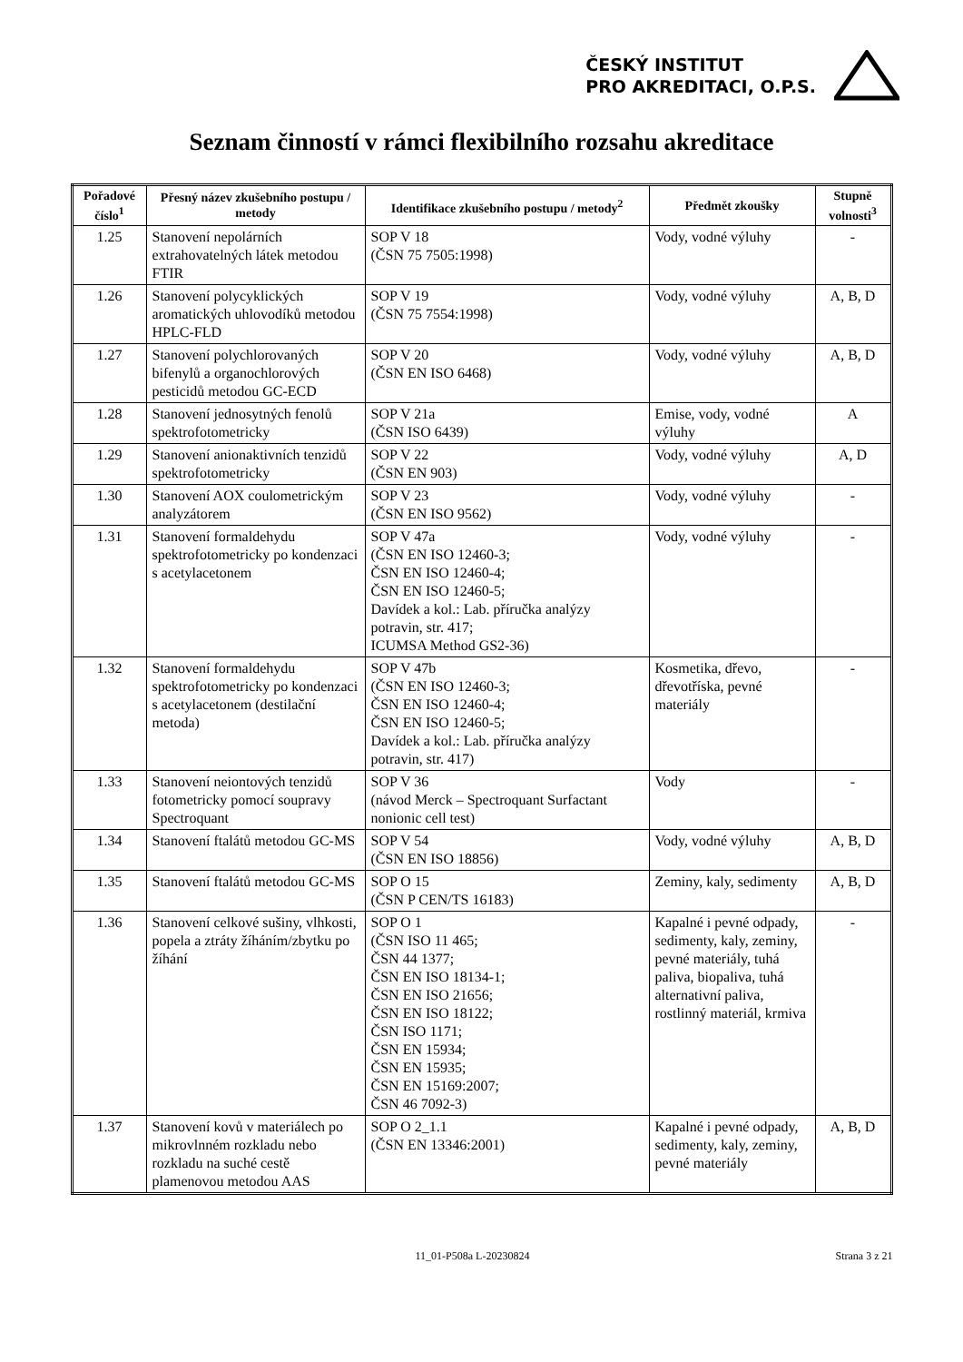ČESKÝ INSTITUT
PRO AKREDITACI, O.P.S.
Seznam činností v rámci flexibilního rozsahu akreditace
| Pořadové číslo<sup>1</sup> | Přesný název zkušebního postupu / metody | Identifikace zkušebního postupu / metody<sup>2</sup> | Předmět zkoušky | Stupně volnosti<sup>3</sup> |
| --- | --- | --- | --- | --- |
| 1.25 | Stanovení nepolárních extrahovatelných látek metodou FTIR | SOP V 18 (ČSN 75 7505:1998) | Vody, vodné výluhy | - |
| 1.26 | Stanovení polycyklických aromatických uhlovodíků metodou HPLC-FLD | SOP V 19 (ČSN 75 7554:1998) | Vody, vodné výluhy | A, B, D |
| 1.27 | Stanovení polychlorovaných bifenylů a organochlorových pesticidů metodou GC-ECD | SOP V 20 (ČSN EN ISO 6468) | Vody, vodné výluhy | A, B, D |
| 1.28 | Stanovení jednosytných fenolů spektrofotometricky | SOP V 21a (ČSN ISO 6439) | Emise, vody, vodné výluhy | A |
| 1.29 | Stanovení anionaktivních tenzidů spektrofotometricky | SOP V 22 (ČSN EN 903) | Vody, vodné výluhy | A, D |
| 1.30 | Stanovení AOX coulometrickým analyzátorem | SOP V 23 (ČSN EN ISO 9562) | Vody, vodné výluhy | - |
| 1.31 | Stanovení formaldehydu spektrofotometricky po kondenzaci s acetylacetonem | SOP V 47a (ČSN EN ISO 12460-3; ČSN EN ISO 12460-4; ČSN EN ISO 12460-5; Davídek a kol.: Lab. příručka analýzy potravin, str. 417; ICUMSA Method GS2-36) | Vody, vodné výluhy | - |
| 1.32 | Stanovení formaldehydu spektrofotometricky po kondenzaci s acetylacetonem (destilační metoda) | SOP V 47b (ČSN EN ISO 12460-3; ČSN EN ISO 12460-4; ČSN EN ISO 12460-5; Davídek a kol.: Lab. příručka analýzy potravin, str. 417) | Kosmetika, dřevo, dřevotříska, pevné materiály | - |
| 1.33 | Stanovení neiontových tenzidů fotometricky pomocí soupravy Spectroquant | SOP V 36 (návod Merck – Spectroquant Surfactant nonionic cell test) | Vody | - |
| 1.34 | Stanovení ftalátů metodou GC-MS | SOP V 54 (ČSN EN ISO 18856) | Vody, vodné výluhy | A, B, D |
| 1.35 | Stanovení ftalátů metodou GC-MS | SOP O 15 (ČSN P CEN/TS 16183) | Zeminy, kaly, sedimenty | A, B, D |
| 1.36 | Stanovení celkové sušiny, vlhkosti, popela a ztráty žíháním/zbytku po žíhání | SOP O 1 (ČSN ISO 11 465; ČSN 44 1377; ČSN EN ISO 18134-1; ČSN EN ISO 21656; ČSN EN ISO 18122; ČSN ISO 1171; ČSN EN 15934; ČSN EN 15935; ČSN EN 15169:2007; ČSN 46 7092-3) | Kapalné i pevné odpady, sedimenty, kaly, zeminy, pevné materiály, tuhá paliva, biopaliva, tuhá alternativní paliva, rostlinný materiál, krmiva | - |
| 1.37 | Stanovení kovů v materiálech po mikrovlnném rozkladu nebo rozkladu na suché cestě plamenovou metodou AAS | SOP O 2_1.1 (ČSN EN 13346:2001) | Kapalné i pevné odpady, sedimenty, kaly, zeminy, pevné materiály | A, B, D |
11_01-P508a L-20230824 Strana 3 z 21